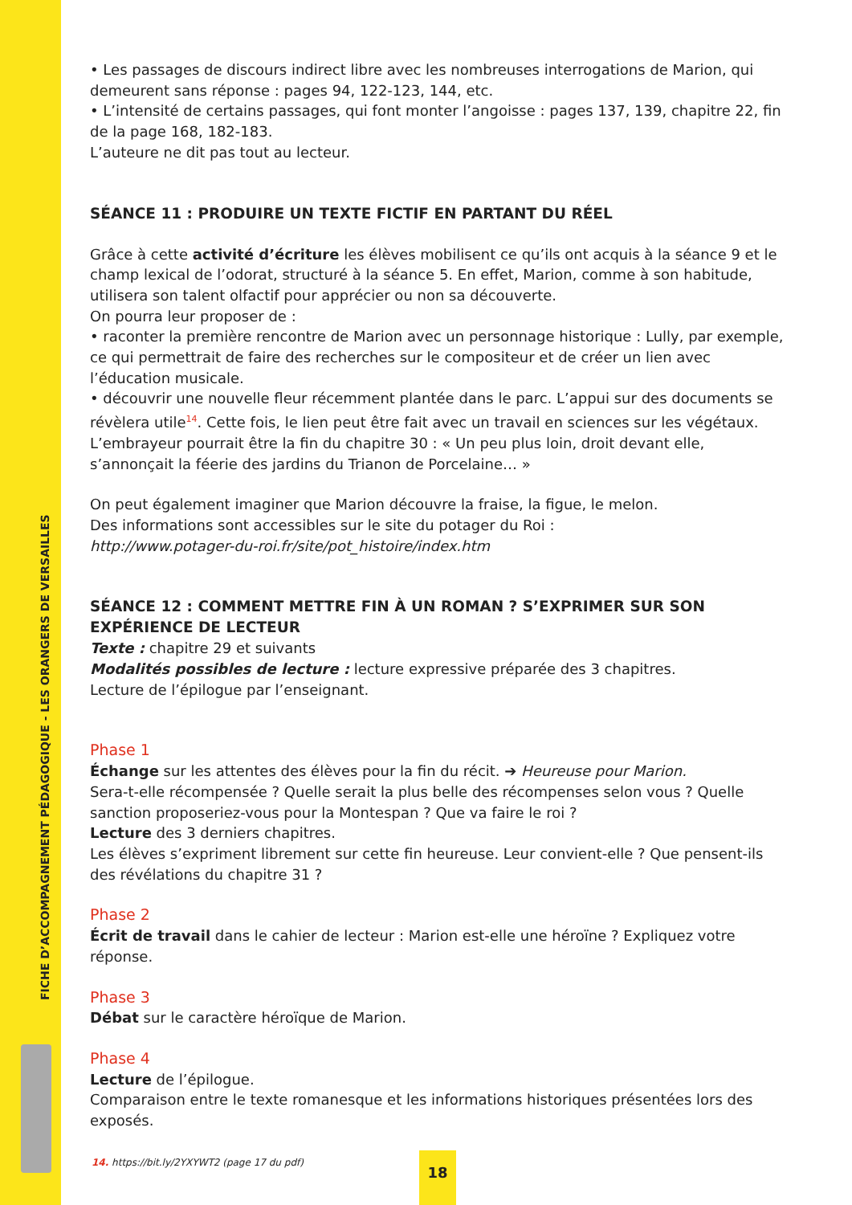FICHE D’ACCOMPAGNEMENT PÉDAGOGIQUE - LES ORANGERS DE VERSAILLES
• Les passages de discours indirect libre avec les nombreuses interrogations de Marion, qui demeurent sans réponse : pages 94, 122-123, 144, etc.
• L’intensité de certains passages, qui font monter l’angoisse : pages 137, 139, chapitre 22, fin de la page 168, 182-183.
L’auteure ne dit pas tout au lecteur.
SÉANCE 11 : PRODUIRE UN TEXTE FICTIF EN PARTANT DU RÉEL
Grâce à cette activité d’écriture les élèves mobilisent ce qu’ils ont acquis à la séance 9 et le champ lexical de l’odorat, structuré à la séance 5. En effet, Marion, comme à son habitude, utilisera son talent olfactif pour apprécier ou non sa découverte.
On pourra leur proposer de :
• raconter la première rencontre de Marion avec un personnage historique : Lully, par exemple, ce qui permettrait de faire des recherches sur le compositeur et de créer un lien avec l’éducation musicale.
• découvrir une nouvelle fleur récemment plantée dans le parc. L’appui sur des documents se révèlera utile<sup>14</sup>. Cette fois, le lien peut être fait avec un travail en sciences sur les végétaux. L’embrayeur pourrait être la fin du chapitre 30 : « Un peu plus loin, droit devant elle, s’annonçait la féerie des jardins du Trianon de Porcelaine… »
On peut également imaginer que Marion découvre la fraise, la figue, le melon.
Des informations sont accessibles sur le site du potager du Roi :
http://www.potager-du-roi.fr/site/pot_histoire/index.htm
SÉANCE 12 : COMMENT METTRE FIN À UN ROMAN ? S’EXPRIMER SUR SON EXPÉRIENCE DE LECTEUR
Texte : chapitre 29 et suivants
Modalités possibles de lecture : lecture expressive préparée des 3 chapitres.
Lecture de l’épilogue par l’enseignant.
Phase 1
Échange sur les attentes des élèves pour la fin du récit. ➔ Heureuse pour Marion.
Sera-t-elle récompensée ? Quelle serait la plus belle des récompenses selon vous ? Quelle sanction proposeriez-vous pour la Montespan ? Que va faire le roi ?
Lecture des 3 derniers chapitres.
Les élèves s’expriment librement sur cette fin heureuse. Leur convient-elle ? Que pensent-ils des révélations du chapitre 31 ?
Phase 2
Écrit de travail dans le cahier de lecteur : Marion est-elle une héroïne ? Expliquez votre réponse.
Phase 3
Débat sur le caractère héroïque de Marion.
Phase 4
Lecture de l’épilogue.
Comparaison entre le texte romanesque et les informations historiques présentées lors des exposés.
14. https://bit.ly/2YXYWT2 (page 17 du pdf)
18